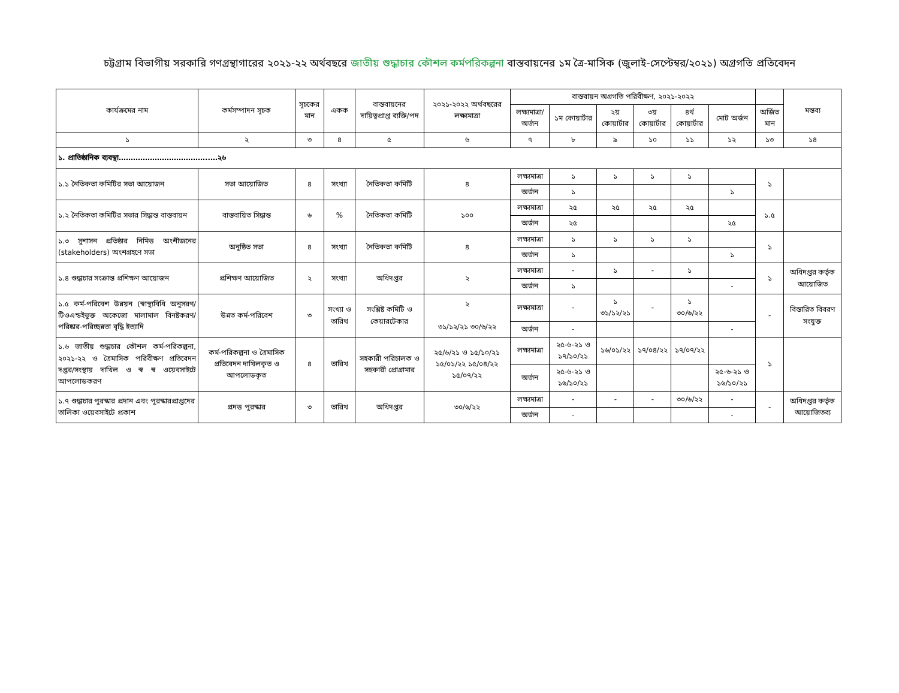চট্টগ্রাম বিভাগীয় সরকারি গণগ্রন্থাগারের ২০২১-২২ অর্থবছরে জাতীয় শুদ্ধাচার কৌশল কর্মপরিকল্পনা বাস্তবায়নের ১ম ত্রৈ-মাসিক (জুলাই-সেপ্টেম্বর/২০২১) অগ্রগতি প্রতিবেদন
| কার্যক্রমের নাম | কর্মসম্পাদন সূচক | সূচকের মান | একক | বাস্তবায়নের দায়িত্বপ্রাপ্ত ব্যক্তি/পদ | ২০২১-২০২২ অর্থবছরের লক্ষ্যমাত্রা | বাস্তবায়ন অগ্রগতি পরিবীক্ষণ, ২০২১-২০২২ | | | | | | | মন্তব্য |
| --- | --- | --- | --- | --- | --- | --- | --- | --- | --- | --- | --- | --- | --- |
| | | | | | | লক্ষ্যমাত্রা/ অর্জন | ১ম কোয়ার্টার | ২য় কোয়ার্টার | ৩য় কোয়ার্টার | ৪র্থ কোয়ার্টার | মোট অর্জন | অর্জিত মান | |
| ১ | ২ | ৩ | ৪ | ৫ | ৬ | ৭ | ৮ | ৯ | ১০ | ১১ | ১২ | ১৩ | ১৪ |
| ১. প্রাতিষ্ঠানিক ব্যবস্থা………………………………..…২৬ | | | | | | | | | | | | | |
| ১.১ নৈতিকতা কমিটির সভা আয়োজন | সভা আয়োজিত | ৪ | সংখ্যা | নৈতিকতা কমিটি | ৪ | লক্ষ্যমাত্রা | ১ | ১ | ১ | ১ | | ১ | |
| | | | | | | অর্জন | ১ | | | | ১ | | |
| ১.২ নৈতিকতা কমিটির সভার সিদ্ধান্ত বাস্তবায়ন | বাস্তবায়িত সিদ্ধান্ত | ৬ | % | নৈতিকতা কমিটি | ১০০ | লক্ষ্যমাত্রা | ২৫ | ২৫ | ২৫ | ২৫ | | ১.৫ | |
| | | | | | | অর্জন | ২৫ | | | | ২৫ | | |
| ১.৩ সুশাসন প্রতিষ্ঠার নিমিত্ত অংশীজনের (stakeholders) অংশগ্রহণে সভা | অনুষ্ঠিত সভা | ৪ | সংখ্যা | নৈতিকতা কমিটি | ৪ | লক্ষ্যমাত্রা | ১ | ১ | ১ | ১ | | ১ | |
| | | | | | | অর্জন | ১ | | | | ১ | | |
| ১.৪ শুদ্ধাচার সংক্রান্ত প্রশিক্ষণ আয়োজন | প্রশিক্ষণ আয়োজিত | ২ | সংখ্যা | অধিদপ্তর | ২ | লক্ষ্যমাত্রা | - | ১ | - | ১ | | ১ | অধিদপ্তর কর্তৃক আয়োজিত |
| | | | | | | অর্জন | ১ | | | | - | | |
| ১.৫ কর্ম-পরিবেশ উন্নয়ন (স্বাস্থ্যবিধি অনুসরণ/টিওএন্ডইভুক্ত অকেজো মালামাল বিনষ্টকরণ/পরিষ্কার-পরিচ্ছন্নতা বৃদ্ধি ইত্যাদি | উন্নত কর্ম-পরিবেশ | ৩ | সংখ্যা ও তারিখ | সংশ্লিষ্ট কমিটি ও কেয়ারটেকার | ২ ৩১/১২/২১ ৩০/৬/২২ | লক্ষ্যমাত্রা | - | ১ ৩১/১২/২১ | - | ১ ৩০/৬/২২ | | - | বিস্তারিত বিবরণ সংযুক্ত |
| | | | | | | অর্জন | - | | | | - | | |
| ১.৬ জাতীয় শুদ্ধাচার কৌশল কর্ম-পরিকল্পনা, ২০২১-২২ ও ত্রৈমাসিক পরিবীক্ষণ প্রতিবেদন দপ্তর/সংস্থায় দাখিল ও স্ব স্ব ওয়েবসাইটে আপলোডকরণ | কর্ম-পরিকল্পনা ও ত্রৈমাসিক প্রতিবেদন দাখিলকৃত ও আপলোডকৃত | ৪ | তারিখ | সহকারী পরিচালক ও সহকারী প্রোগ্রামার | ২৫/৬/২১ ও ১৫/১০/২১ ১৫/০১/২২ ১৫/০৪/২২ ১৫/০৭/২২ | লক্ষ্যমাত্রা | ২৫-৬-২১ ও ১৭/১০/২১ | ১৬/০১/২২ | ১৭/০৪/২২ | ১৭/০৭/২২ | | ১ | |
| | | | | | | অর্জন | ২৫-৬-২১ ও ১৬/১০/২১ | | | | ২৫-৬-২১ ও ১৬/১০/২১ | | |
| ১.৭ শুদ্ধাচার পুরস্কার প্রদান এবং পুরস্কারপ্রাপ্তদের তালিকা ওয়েবসাইটে প্রকাশ | প্রদত্ত পুরস্কার | ৩ | তারিখ | অধিদপ্তর | ৩০/৬/২২ | লক্ষ্যমাত্রা | - | - | - | ৩০/৬/২২ | - | - | অধিদপ্তর কর্তৃক আয়োজিতব্য |
| | | | | | | অর্জন | - | | | | - | | |